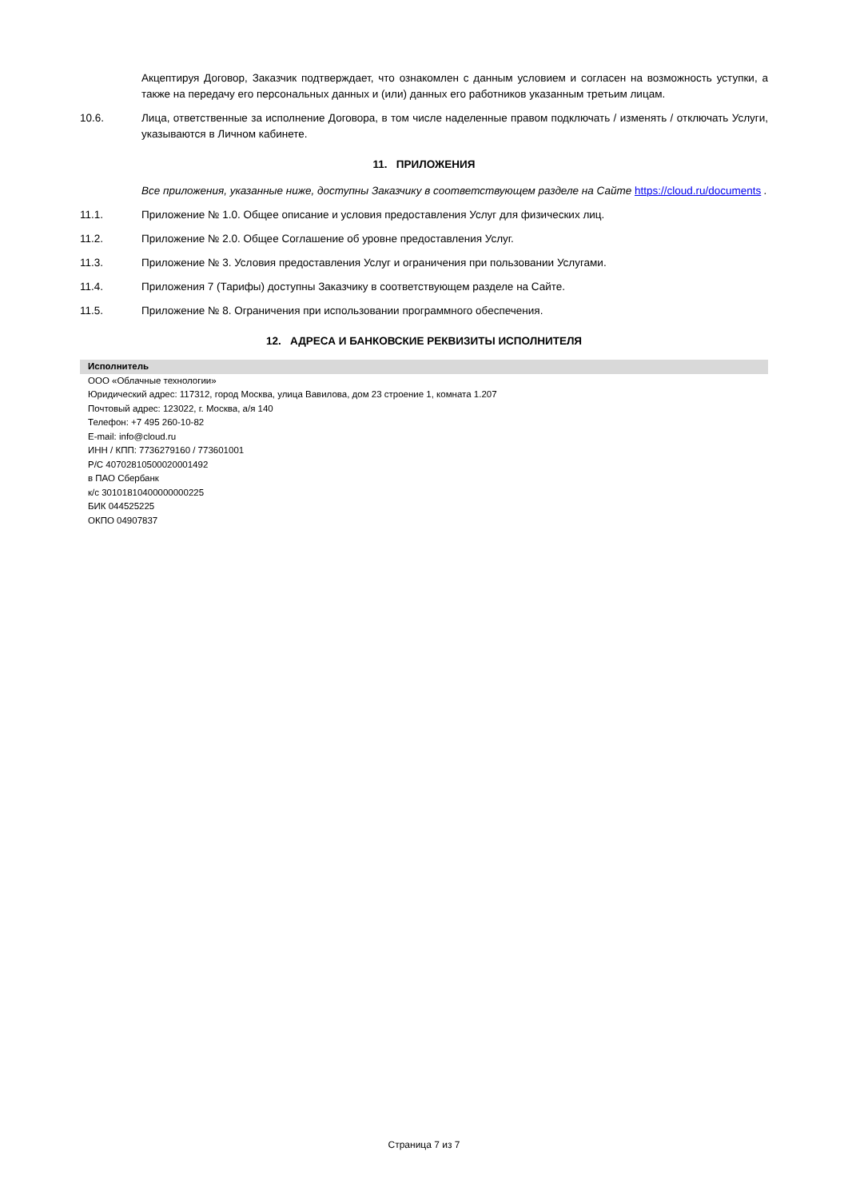Акцептируя Договор, Заказчик подтверждает, что ознакомлен с данным условием и согласен на возможность уступки, а также на передачу его персональных данных и (или) данных его работников указанным третьим лицам.
10.6. Лица, ответственные за исполнение Договора, в том числе наделенные правом подключать / изменять / отключать Услуги, указываются в Личном кабинете.
11. ПРИЛОЖЕНИЯ
Все приложения, указанные ниже, доступны Заказчику в соответствующем разделе на Сайте https://cloud.ru/documents .
11.1. Приложение № 1.0. Общее описание и условия предоставления Услуг для физических лиц.
11.2. Приложение № 2.0. Общее Соглашение об уровне предоставления Услуг.
11.3. Приложение № 3. Условия предоставления Услуг и ограничения при пользовании Услугами.
11.4. Приложения 7 (Тарифы) доступны Заказчику в соответствующем разделе на Сайте.
11.5. Приложение № 8. Ограничения при использовании программного обеспечения.
12. АДРЕСА И БАНКОВСКИЕ РЕКВИЗИТЫ ИСПОЛНИТЕЛЯ
| Исполнитель |
| --- |
| ООО «Облачные технологии» Юридический адрес: 117312, город Москва, улица Вавилова, дом 23 строение 1, комната 1.207 Почтовый адрес: 123022, г. Москва, а/я 140 Телефон: +7 495 260-10-82 E-mail: info@cloud.ru ИНН / КПП: 7736279160 / 773601001 Р/С 40702810500020001492 в ПАО Сбербанк к/с 30101810400000000225 БИК 044525225 ОКПО 04907837 |
Страница 7 из 7